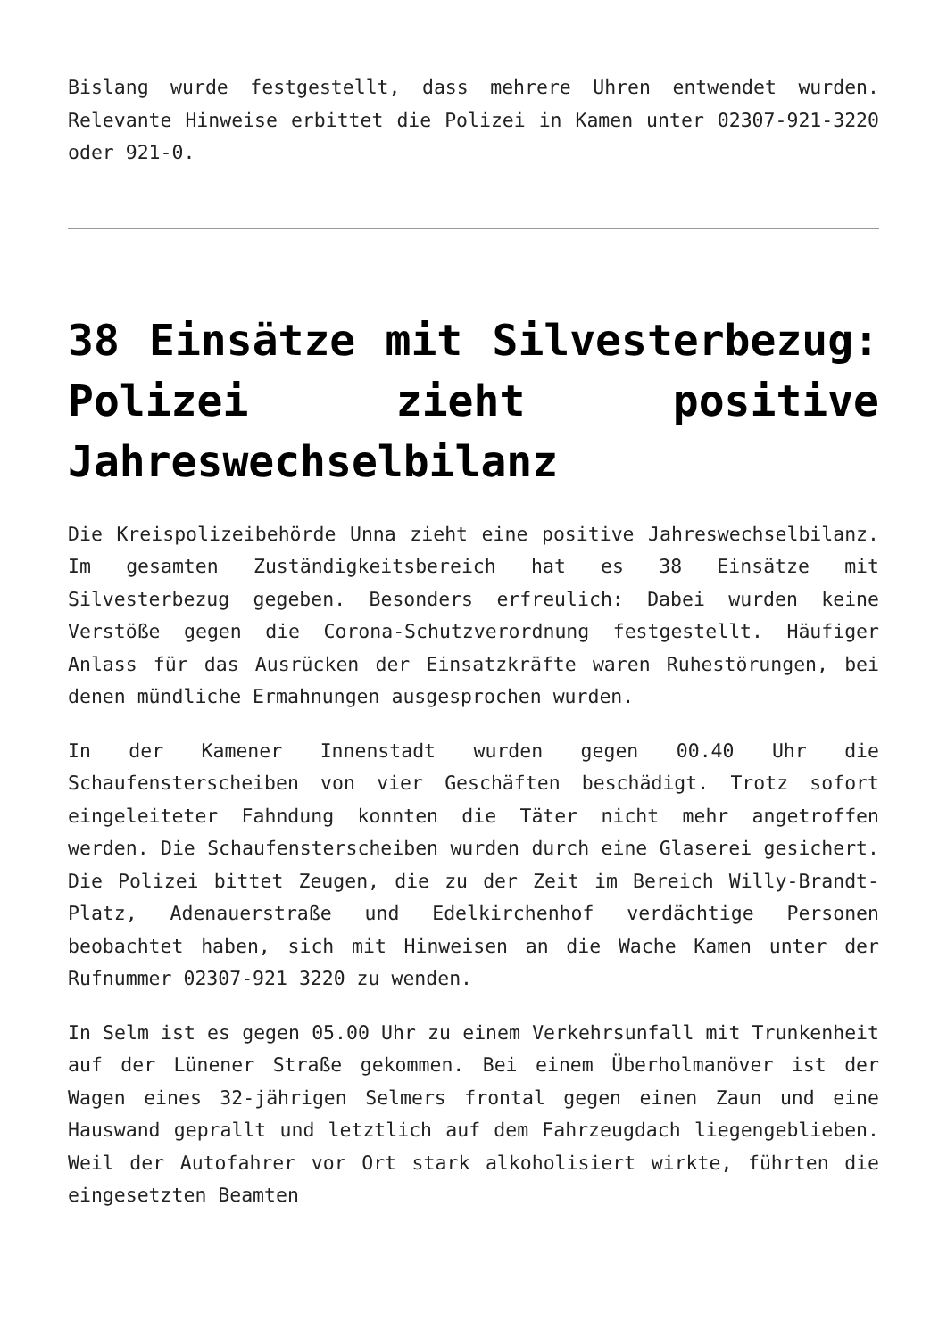Bislang wurde festgestellt, dass mehrere Uhren entwendet wurden. Relevante Hinweise erbittet die Polizei in Kamen unter 02307-921-3220 oder 921-0.
38 Einsätze mit Silvesterbezug: Polizei zieht positive Jahreswechselbilanz
Die Kreispolizeibehörde Unna zieht eine positive Jahreswechselbilanz. Im gesamten Zuständigkeitsbereich hat es 38 Einsätze mit Silvesterbezug gegeben. Besonders erfreulich: Dabei wurden keine Verstöße gegen die Corona-Schutzverordnung festgestellt. Häufiger Anlass für das Ausrücken der Einsatzkräfte waren Ruhestörungen, bei denen mündliche Ermahnungen ausgesprochen wurden.
In der Kamener Innenstadt wurden gegen 00.40 Uhr die Schaufensterscheiben von vier Geschäften beschädigt. Trotz sofort eingeleiteter Fahndung konnten die Täter nicht mehr angetroffen werden. Die Schaufensterscheiben wurden durch eine Glaserei gesichert. Die Polizei bittet Zeugen, die zu der Zeit im Bereich Willy-Brandt-Platz, Adenauerstraße und Edelkirchenhof verdächtige Personen beobachtet haben, sich mit Hinweisen an die Wache Kamen unter der Rufnummer 02307-921 3220 zu wenden.
In Selm ist es gegen 05.00 Uhr zu einem Verkehrsunfall mit Trunkenheit auf der Lünener Straße gekommen. Bei einem Überholmanöver ist der Wagen eines 32-jährigen Selmers frontal gegen einen Zaun und eine Hauswand geprallt und letztlich auf dem Fahrzeugdach liegengeblieben. Weil der Autofahrer vor Ort stark alkoholisiert wirkte, führten die eingesetzten Beamten